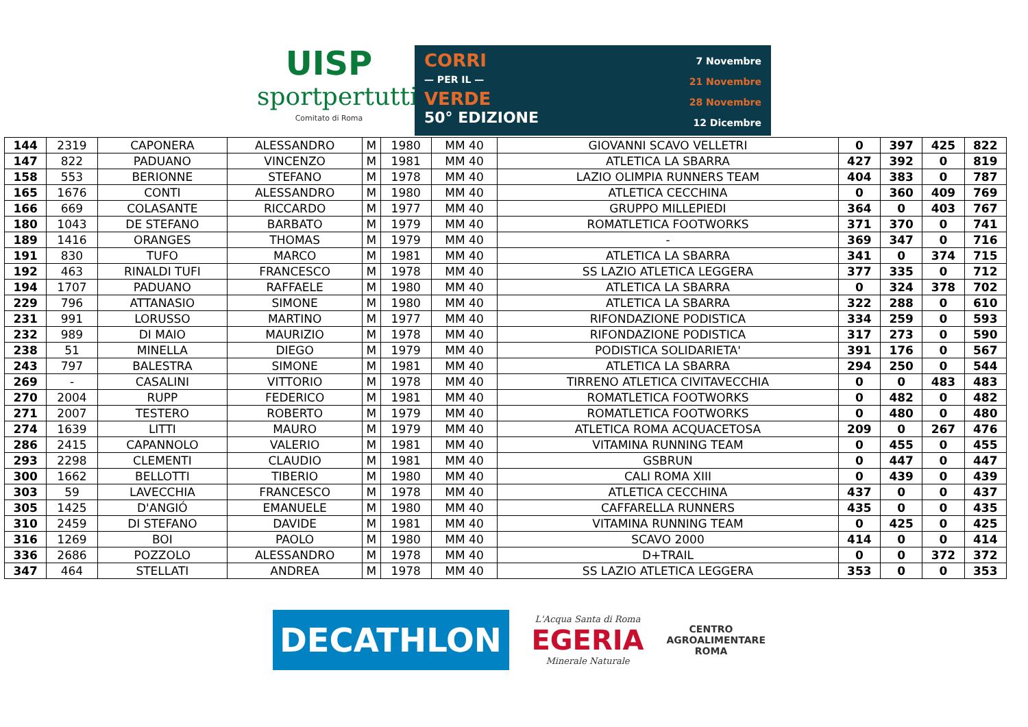UISP
sportpertutti
Comitato di Roma
CORRI
— PER IL —
VERDE
50° EDIZIONE
7 Novembre
21 Novembre
28 Novembre
12 Dicembre
| 144 | 2319 | CAPONERA | ALESSANDRO | M | 1980 | MM 40 | GIOVANNI SCAVO VELLETRI | 0 | 397 | 425 | 822 |
| 147 | 822 | PADUANO | VINCENZO | M | 1981 | MM 40 | ATLETICA LA SBARRA | 427 | 392 | 0 | 819 |
| 158 | 553 | BERIONNE | STEFANO | M | 1978 | MM 40 | LAZIO OLIMPIA RUNNERS TEAM | 404 | 383 | 0 | 787 |
| 165 | 1676 | CONTI | ALESSANDRO | M | 1980 | MM 40 | ATLETICA CECCHINA | 0 | 360 | 409 | 769 |
| 166 | 669 | COLASANTE | RICCARDO | M | 1977 | MM 40 | GRUPPO MILLEPIEDI | 364 | 0 | 403 | 767 |
| 180 | 1043 | DE STEFANO | BARBATO | M | 1979 | MM 40 | ROMATLETICA FOOTWORKS | 371 | 370 | 0 | 741 |
| 189 | 1416 | ORANGES | THOMAS | M | 1979 | MM 40 | - | 369 | 347 | 0 | 716 |
| 191 | 830 | TUFO | MARCO | M | 1981 | MM 40 | ATLETICA LA SBARRA | 341 | 0 | 374 | 715 |
| 192 | 463 | RINALDI TUFI | FRANCESCO | M | 1978 | MM 40 | SS LAZIO ATLETICA LEGGERA | 377 | 335 | 0 | 712 |
| 194 | 1707 | PADUANO | RAFFAELE | M | 1980 | MM 40 | ATLETICA LA SBARRA | 0 | 324 | 378 | 702 |
| 229 | 796 | ATTANASIO | SIMONE | M | 1980 | MM 40 | ATLETICA LA SBARRA | 322 | 288 | 0 | 610 |
| 231 | 991 | LORUSSO | MARTINO | M | 1977 | MM 40 | RIFONDAZIONE PODISTICA | 334 | 259 | 0 | 593 |
| 232 | 989 | DI MAIO | MAURIZIO | M | 1978 | MM 40 | RIFONDAZIONE PODISTICA | 317 | 273 | 0 | 590 |
| 238 | 51 | MINELLA | DIEGO | M | 1979 | MM 40 | PODISTICA SOLIDARIETA' | 391 | 176 | 0 | 567 |
| 243 | 797 | BALESTRA | SIMONE | M | 1981 | MM 40 | ATLETICA LA SBARRA | 294 | 250 | 0 | 544 |
| 269 | - | CASALINI | VITTORIO | M | 1978 | MM 40 | TIRRENO ATLETICA CIVITAVECCHIA | 0 | 0 | 483 | 483 |
| 270 | 2004 | RUPP | FEDERICO | M | 1981 | MM 40 | ROMATLETICA FOOTWORKS | 0 | 482 | 0 | 482 |
| 271 | 2007 | TESTERO | ROBERTO | M | 1979 | MM 40 | ROMATLETICA FOOTWORKS | 0 | 480 | 0 | 480 |
| 274 | 1639 | LITTI | MAURO | M | 1979 | MM 40 | ATLETICA ROMA ACQUACETOSA | 209 | 0 | 267 | 476 |
| 286 | 2415 | CAPANNOLO | VALERIO | M | 1981 | MM 40 | VITAMINA RUNNING TEAM | 0 | 455 | 0 | 455 |
| 293 | 2298 | CLEMENTI | CLAUDIO | M | 1981 | MM 40 | GSBRUN | 0 | 447 | 0 | 447 |
| 300 | 1662 | BELLOTTI | TIBERIO | M | 1980 | MM 40 | CALI ROMA XIII | 0 | 439 | 0 | 439 |
| 303 | 59 | LAVECCHIA | FRANCESCO | M | 1978 | MM 40 | ATLETICA CECCHINA | 437 | 0 | 0 | 437 |
| 305 | 1425 | D'ANGIÓ | EMANUELE | M | 1980 | MM 40 | CAFFARELLA RUNNERS | 435 | 0 | 0 | 435 |
| 310 | 2459 | DI STEFANO | DAVIDE | M | 1981 | MM 40 | VITAMINA RUNNING TEAM | 0 | 425 | 0 | 425 |
| 316 | 1269 | BOI | PAOLO | M | 1980 | MM 40 | SCAVO 2000 | 414 | 0 | 0 | 414 |
| 336 | 2686 | POZZOLO | ALESSANDRO | M | 1978 | MM 40 | D+TRAIL | 0 | 0 | 372 | 372 |
| 347 | 464 | STELLATI | ANDREA | M | 1978 | MM 40 | SS LAZIO ATLETICA LEGGERA | 353 | 0 | 0 | 353 |
DECATHLON
L'Acqua Santa di Roma
EGERIA
Minerale Naturale
CENTRO
AGROALIMENTARE
ROMA